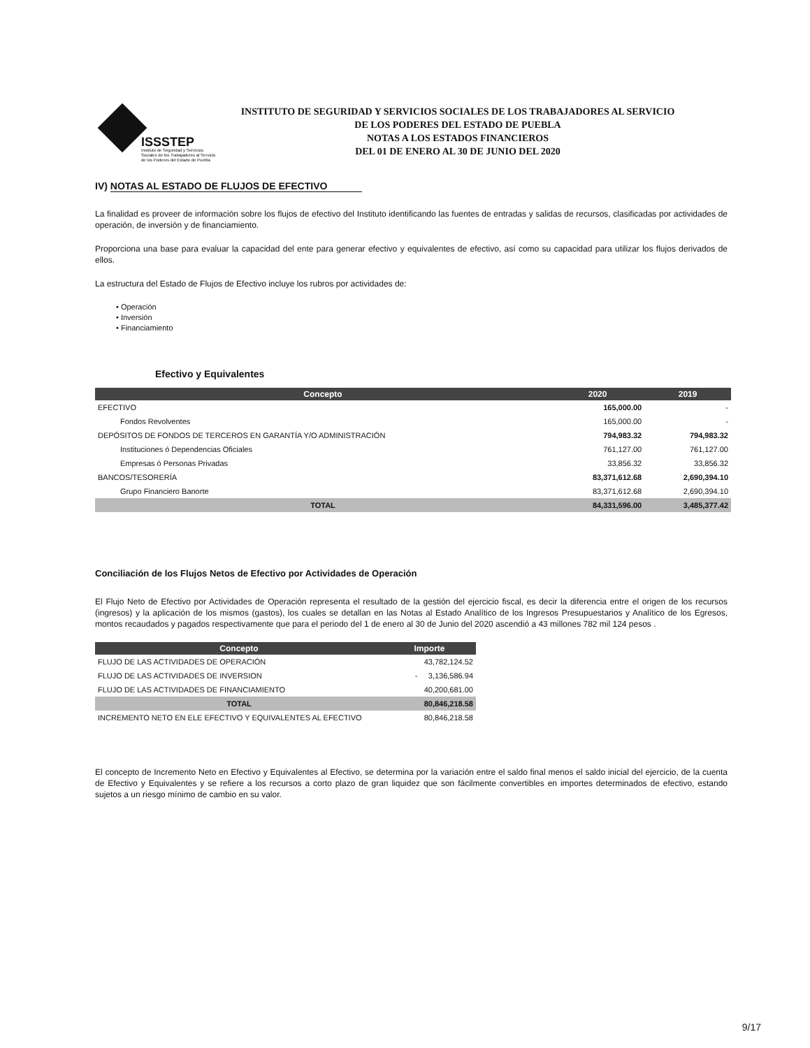ISSSTEP
Instituto de Seguridad y Servicios Sociales de los Trabajadores al Servicio de los Poderes del Estado de Puebla
INSTITUTO DE SEGURIDAD Y SERVICIOS SOCIALES DE LOS TRABAJADORES AL SERVICIO
DE LOS PODERES DEL ESTADO DE PUEBLA
NOTAS A LOS ESTADOS FINANCIEROS
DEL 01 DE ENERO AL 30 DE JUNIO DEL 2020
IV) NOTAS AL ESTADO DE FLUJOS DE EFECTIVO
La finalidad es proveer de información sobre los flujos de efectivo del Instituto identificando las fuentes de entradas y salidas de recursos, clasificadas por actividades de operación, de inversión y de financiamiento.
Proporciona una base para evaluar la capacidad del ente para generar efectivo y equivalentes de efectivo, así como su capacidad para utilizar los flujos derivados de ellos.
La estructura del Estado de Flujos de Efectivo incluye los rubros por actividades de:
• Operación
• Inversión
• Financiamiento
Efectivo y Equivalentes
| Concepto | 2020 | 2019 |
| --- | --- | --- |
| EFECTIVO | 165,000.00 | - |
| Fondos Revolventes | 165,000.00 | - |
| DEPÓSITOS DE FONDOS DE TERCEROS EN GARANTÍA Y/O ADMINISTRACIÓN | 794,983.32 | 794,983.32 |
| Instituciones ó Dependencias Oficiales | 761,127.00 | 761,127.00 |
| Empresas ó Personas Privadas | 33,856.32 | 33,856.32 |
| BANCOS/TESORERÍA | 83,371,612.68 | 2,690,394.10 |
| Grupo Financiero Banorte | 83,371,612.68 | 2,690,394.10 |
| TOTAL | 84,331,596.00 | 3,485,377.42 |
Conciliación de los Flujos Netos de Efectivo por Actividades de Operación
El Flujo Neto de Efectivo por Actividades de Operación representa el resultado de la gestión del ejercicio fiscal, es decir la diferencia entre el origen de los recursos (ingresos) y la aplicación de los mismos (gastos), los cuales se detallan en las Notas al Estado Analítico de los Ingresos Presupuestarios y Analítico de los Egresos, montos recaudados y pagados respectivamente que para el periodo del 1 de enero al 30 de Junio del 2020 ascendió a 43 millones 782 mil 124 pesos .
| Concepto | Importe |
| --- | --- |
| FLUJO DE LAS ACTIVIDADES DE OPERACIÓN | 43,782,124.52 |
| FLUJO DE LAS ACTIVIDADES DE INVERSION | - 3,136,586.94 |
| FLUJO DE LAS ACTIVIDADES DE FINANCIAMIENTO | 40,200,681.00 |
| TOTAL | 80,846,218.58 |
| INCREMENTO NETO EN ELE EFECTIVO Y EQUIVALENTES AL EFECTIVO | 80,846,218.58 |
El concepto de Incremento Neto en Efectivo y Equivalentes al Efectivo, se determina por la variación entre el saldo final menos el saldo inicial del ejercicio, de la cuenta de Efectivo y Equivalentes y se refiere a los recursos a corto plazo de gran liquidez que son fácilmente convertibles en importes determinados de efectivo, estando sujetos a un riesgo mínimo de cambio en su valor.
9/17